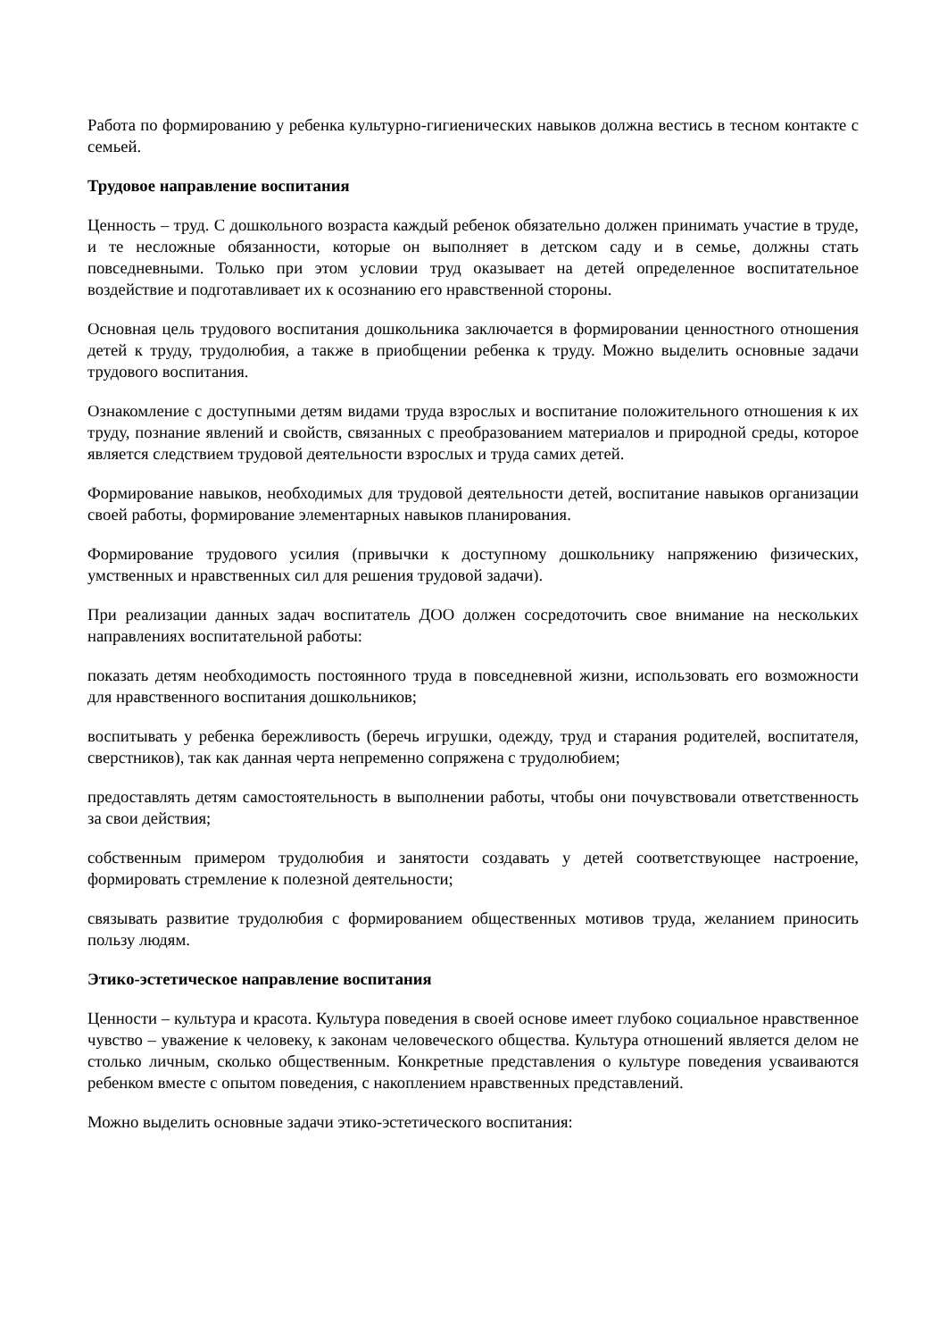Работа по формированию у ребенка культурно-гигиенических навыков должна вестись в тесном контакте с семьей.
Трудовое направление воспитания
Ценность – труд. С дошкольного возраста каждый ребенок обязательно должен принимать участие в труде, и те несложные обязанности, которые он выполняет в детском саду и в семье, должны стать повседневными. Только при этом условии труд оказывает на детей определенное воспитательное воздействие и подготавливает их к осознанию его нравственной стороны.
Основная цель трудового воспитания дошкольника заключается в формировании ценностного отношения детей к труду, трудолюбия, а также в приобщении ребенка к труду. Можно выделить основные задачи трудового воспитания.
Ознакомление с доступными детям видами труда взрослых и воспитание положительного отношения к их труду, познание явлений и свойств, связанных с преобразованием материалов и природной среды, которое является следствием трудовой деятельности взрослых и труда самих детей.
Формирование навыков, необходимых для трудовой деятельности детей, воспитание навыков организации своей работы, формирование элементарных навыков планирования.
Формирование трудового усилия (привычки к доступному дошкольнику напряжению физических, умственных и нравственных сил для решения трудовой задачи).
При реализации данных задач воспитатель ДОО должен сосредоточить свое внимание на нескольких направлениях воспитательной работы:
показать детям необходимость постоянного труда в повседневной жизни, использовать его возможности для нравственного воспитания дошкольников;
воспитывать у ребенка бережливость (беречь игрушки, одежду, труд и старания родителей, воспитателя, сверстников), так как данная черта непременно сопряжена с трудолюбием;
предоставлять детям самостоятельность в выполнении работы, чтобы они почувствовали ответственность за свои действия;
собственным примером трудолюбия и занятости создавать у детей соответствующее настроение, формировать стремление к полезной деятельности;
связывать развитие трудолюбия с формированием общественных мотивов труда, желанием приносить пользу людям.
Этико-эстетическое направление воспитания
Ценности – культура и красота. Культура поведения в своей основе имеет глубоко социальное нравственное чувство – уважение к человеку, к законам человеческого общества. Культура отношений является делом не столько личным, сколько общественным. Конкретные представления о культуре поведения усваиваются ребенком вместе с опытом поведения, с накоплением нравственных представлений.
Можно выделить основные задачи этико-эстетического воспитания: